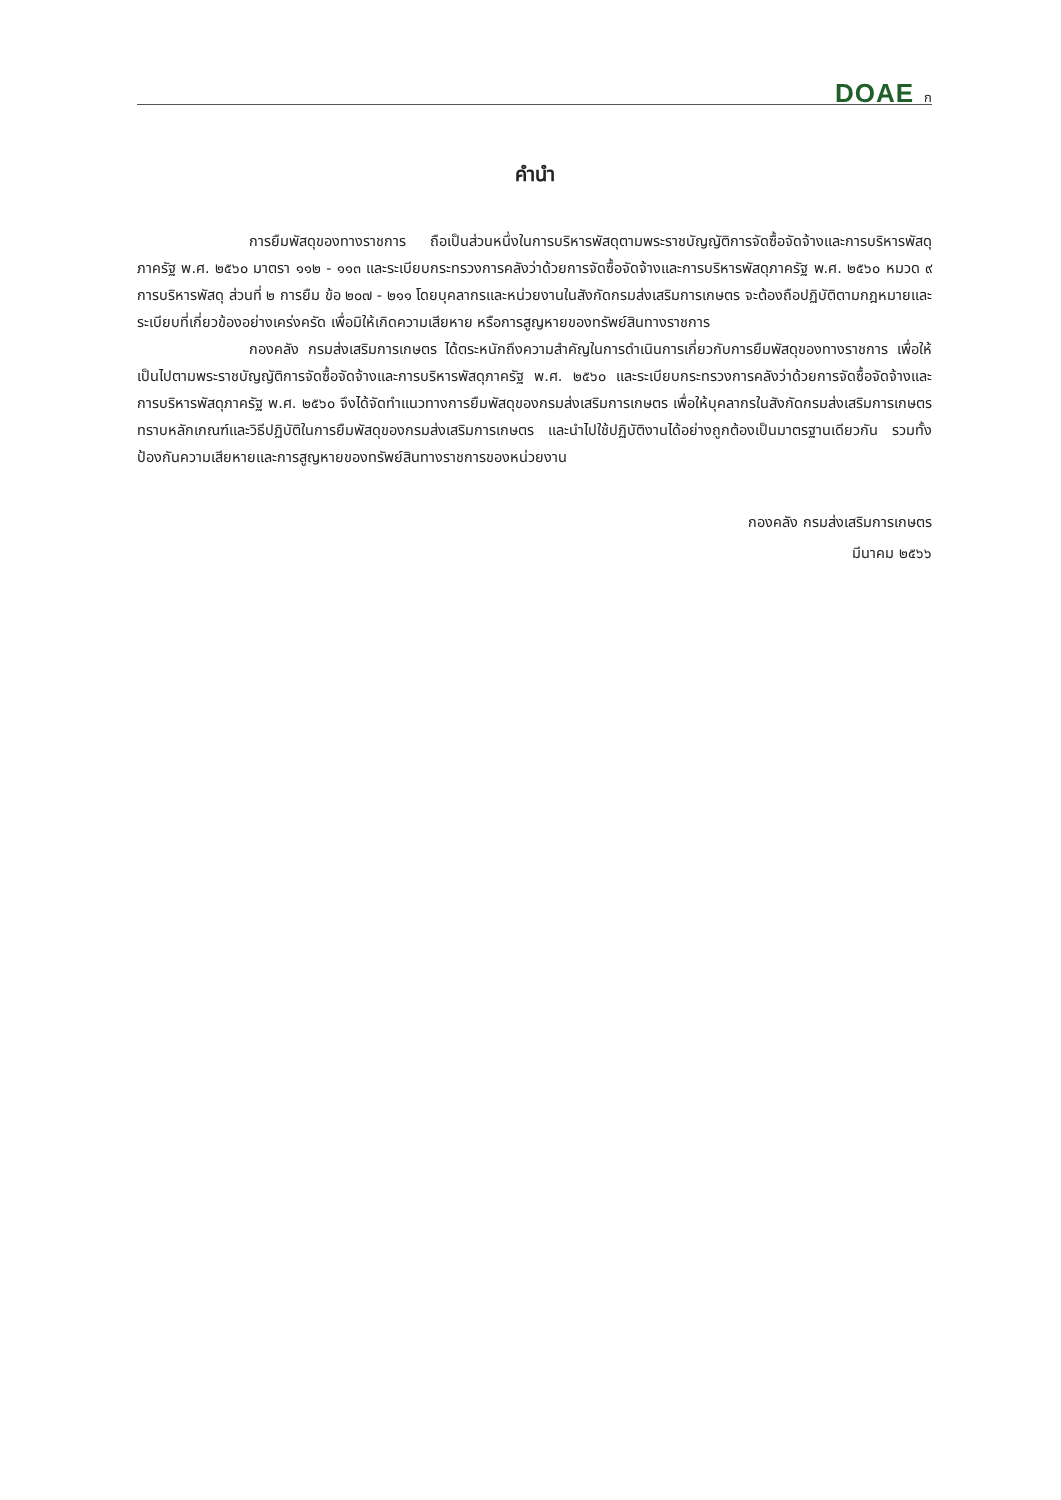DOAE ก
คำนำ
การยืมพัสดุของทางราชการ ถือเป็นส่วนหนึ่งในการบริหารพัสดุตามพระราชบัญญัติการจัดซื้อจัดจ้างและการบริหารพัสดุภาครัฐ พ.ศ. ๒๕๖๐ มาตรา ๑๑๒ - ๑๑๓ และระเบียบกระทรวงการคลังว่าด้วยการจัดซื้อจัดจ้างและการบริหารพัสดุภาครัฐ พ.ศ. ๒๕๖๐ หมวด ๙ การบริหารพัสดุ ส่วนที่ ๒ การยืม ข้อ ๒๐๗ - ๒๑๑ โดยบุคลากรและหน่วยงานในสังกัดกรมส่งเสริมการเกษตร จะต้องถือปฏิบัติตามกฎหมายและระเบียบที่เกี่ยวข้องอย่างเคร่งครัด เพื่อมิให้เกิดความเสียหาย หรือการสูญหายของทรัพย์สินทางราชการ
กองคลัง กรมส่งเสริมการเกษตร ได้ตระหนักถึงความสำคัญในการดำเนินการเกี่ยวกับการยืมพัสดุของทางราชการ เพื่อให้เป็นไปตามพระราชบัญญัติการจัดซื้อจัดจ้างและการบริหารพัสดุภาครัฐ พ.ศ. ๒๕๖๐ และระเบียบกระทรวงการคลังว่าด้วยการจัดซื้อจัดจ้างและการบริหารพัสดุภาครัฐ พ.ศ. ๒๕๖๐ จึงได้จัดทำแนวทางการยืมพัสดุของกรมส่งเสริมการเกษตร เพื่อให้บุคลากรในสังกัดกรมส่งเสริมการเกษตร ทราบหลักเกณฑ์และวิธีปฏิบัติในการยืมพัสดุของกรมส่งเสริมการเกษตร และนำไปใช้ปฏิบัติงานได้อย่างถูกต้องเป็นมาตรฐานเดียวกัน รวมทั้งป้องกันความเสียหายและการสูญหายของทรัพย์สินทางราชการของหน่วยงาน
กองคลัง กรมส่งเสริมการเกษตร
มีนาคม ๒๕๖๖